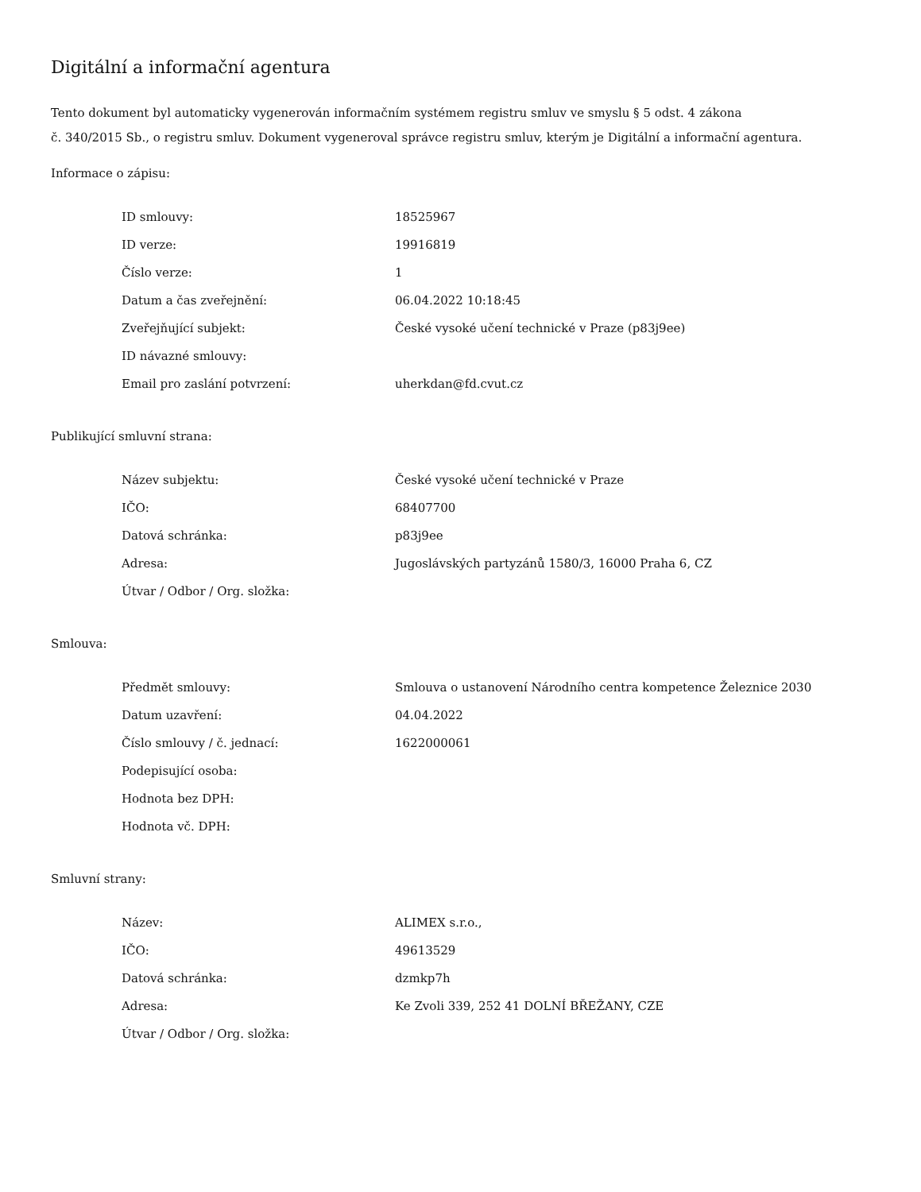Digitální a informační agentura
Tento dokument byl automaticky vygenerován informačním systémem registru smluv ve smyslu § 5 odst. 4 zákona
č. 340/2015 Sb., o registru smluv. Dokument vygeneroval správce registru smluv, kterým je Digitální a informační agentura.
Informace o zápisu:
| ID smlouvy: | 18525967 |
| ID verze: | 19916819 |
| Číslo verze: | 1 |
| Datum a čas zveřejnění: | 06.04.2022 10:18:45 |
| Zveřejňující subjekt: | České vysoké učení technické v Praze (p83j9ee) |
| ID návazné smlouvy: | |
| Email pro zaslání potvrzení: | uherkdan@fd.cvut.cz |
Publikující smluvní strana:
| Název subjektu: | České vysoké učení technické v Praze |
| IČO: | 68407700 |
| Datová schránka: | p83j9ee |
| Adresa: | Jugoslávských partyzánů 1580/3, 16000 Praha 6, CZ |
| Útvar / Odbor / Org. složka: | |
Smlouva:
| Předmět smlouvy: | Smlouva o ustanovení Národního centra kompetence Železnice 2030 |
| Datum uzavření: | 04.04.2022 |
| Číslo smlouvy / č. jednací: | 1622000061 |
| Podepisující osoba: | |
| Hodnota bez DPH: | |
| Hodnota vč. DPH: | |
Smluvní strany:
| Název: | ALIMEX s.r.o., |
| IČO: | 49613529 |
| Datová schránka: | dzmkp7h |
| Adresa: | Ke Zvoli 339, 252 41 DOLNÍ BŘEŽANY, CZE |
| Útvar / Odbor / Org. složka: | |